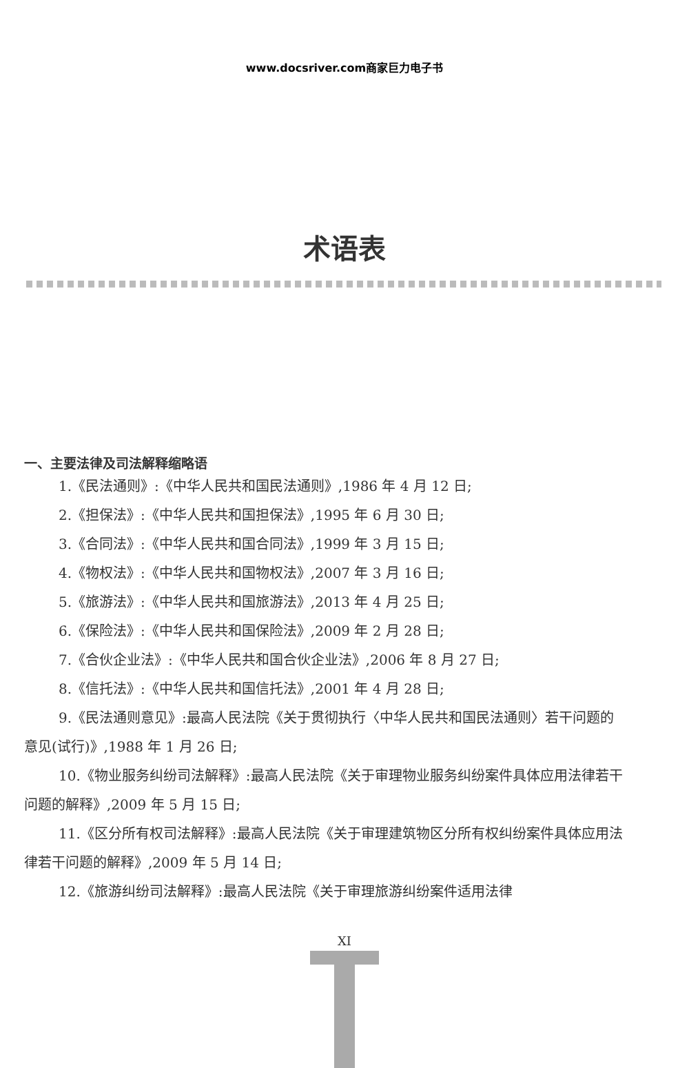www.docsriver.com商家巨力电子书
术语表
一、主要法律及司法解释缩略语
1.《民法通则》:《中华人民共和国民法通则》,1986 年 4 月 12 日;
2.《担保法》:《中华人民共和国担保法》,1995 年 6 月 30 日;
3.《合同法》:《中华人民共和国合同法》,1999 年 3 月 15 日;
4.《物权法》:《中华人民共和国物权法》,2007 年 3 月 16 日;
5.《旅游法》:《中华人民共和国旅游法》,2013 年 4 月 25 日;
6.《保险法》:《中华人民共和国保险法》,2009 年 2 月 28 日;
7.《合伙企业法》:《中华人民共和国合伙企业法》,2006 年 8 月 27 日;
8.《信托法》:《中华人民共和国信托法》,2001 年 4 月 28 日;
9.《民法通则意见》:最高人民法院《关于贯彻执行〈中华人民共和国民法通则〉若干问题的意见(试行)》,1988 年 1 月 26 日;
10.《物业服务纠纷司法解释》:最高人民法院《关于审理物业服务纠纷案件具体应用法律若干问题的解释》,2009 年 5 月 15 日;
11.《区分所有权司法解释》:最高人民法院《关于审理建筑物区分所有权纠纷案件具体应用法律若干问题的解释》,2009 年 5 月 14 日;
12.《旅游纠纷司法解释》:最高人民法院《关于审理旅游纠纷案件适用法律
XI